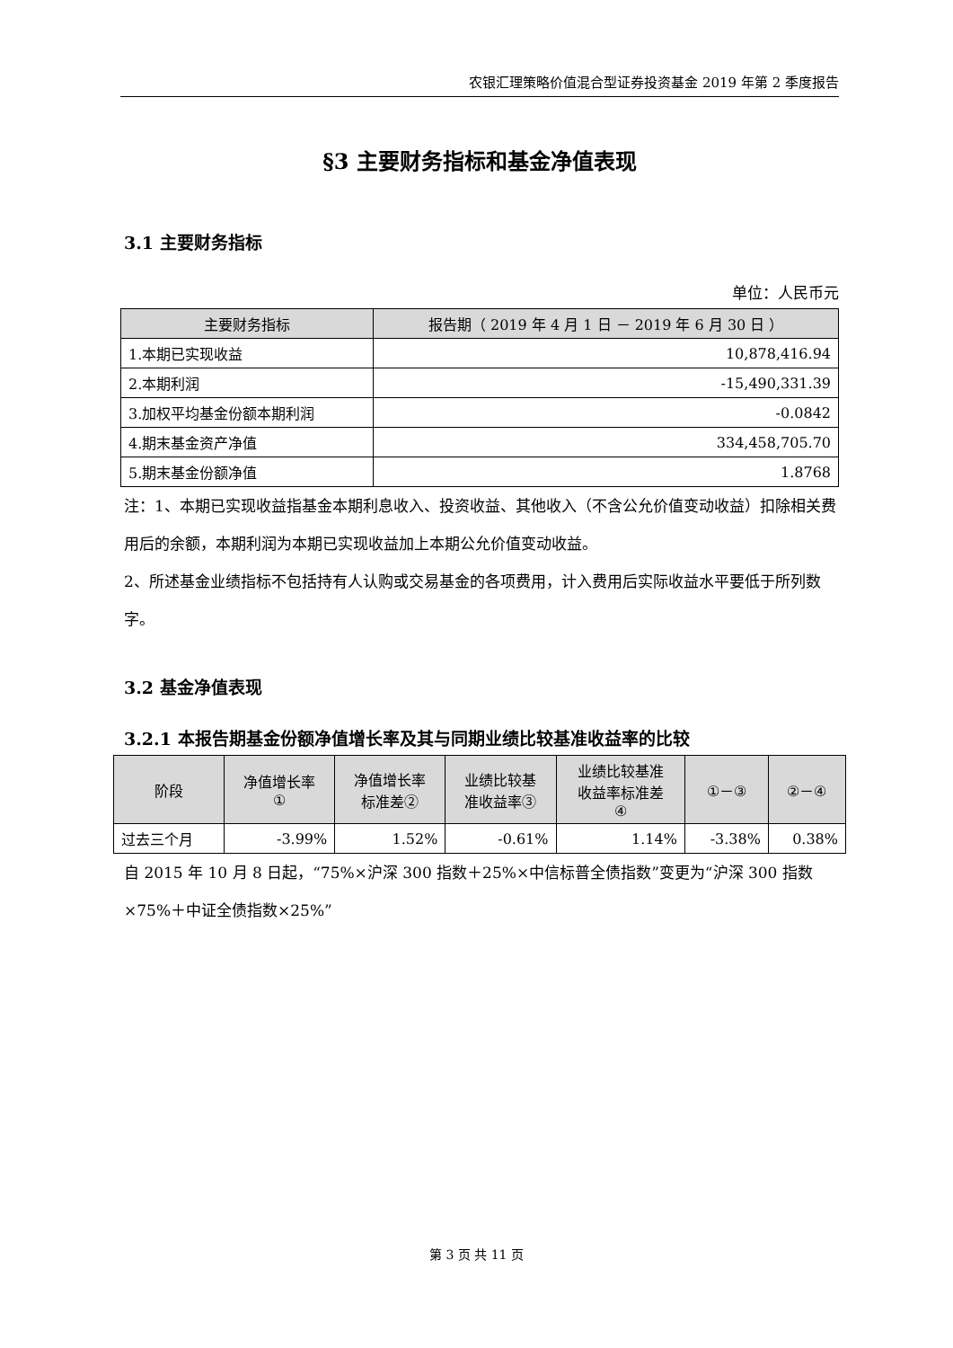农银汇理策略价值混合型证券投资基金 2019 年第 2 季度报告
§3 主要财务指标和基金净值表现
3.1 主要财务指标
单位：人民币元
| 主要财务指标 | 报告期（ 2019 年 4 月 1 日 － 2019 年 6 月 30 日 ） |
| --- | --- |
| 1.本期已实现收益 | 10,878,416.94 |
| 2.本期利润 | -15,490,331.39 |
| 3.加权平均基金份额本期利润 | -0.0842 |
| 4.期末基金资产净值 | 334,458,705.70 |
| 5.期末基金份额净值 | 1.8768 |
注：1、本期已实现收益指基金本期利息收入、投资收益、其他收入（不含公允价值变动收益）扣除相关费用后的余额，本期利润为本期已实现收益加上本期公允价值变动收益。
2、所述基金业绩指标不包括持有人认购或交易基金的各项费用，计入费用后实际收益水平要低于所列数字。
3.2 基金净值表现
3.2.1 本报告期基金份额净值增长率及其与同期业绩比较基准收益率的比较
| 阶段 | 净值增长率 ① | 净值增长率 标准差② | 业绩比较基 准收益率③ | 业绩比较基准 收益率标准差 ④ | ①－③ | ②－④ |
| --- | --- | --- | --- | --- | --- | --- |
| 过去三个月 | -3.99% | 1.52% | -0.61% | 1.14% | -3.38% | 0.38% |
自 2015 年 10 月 8 日起，“75%×沪深 300 指数＋25%×中信标普全债指数”变更为“沪深 300 指数×75%＋中证全债指数×25%”
第 3 页 共 11 页